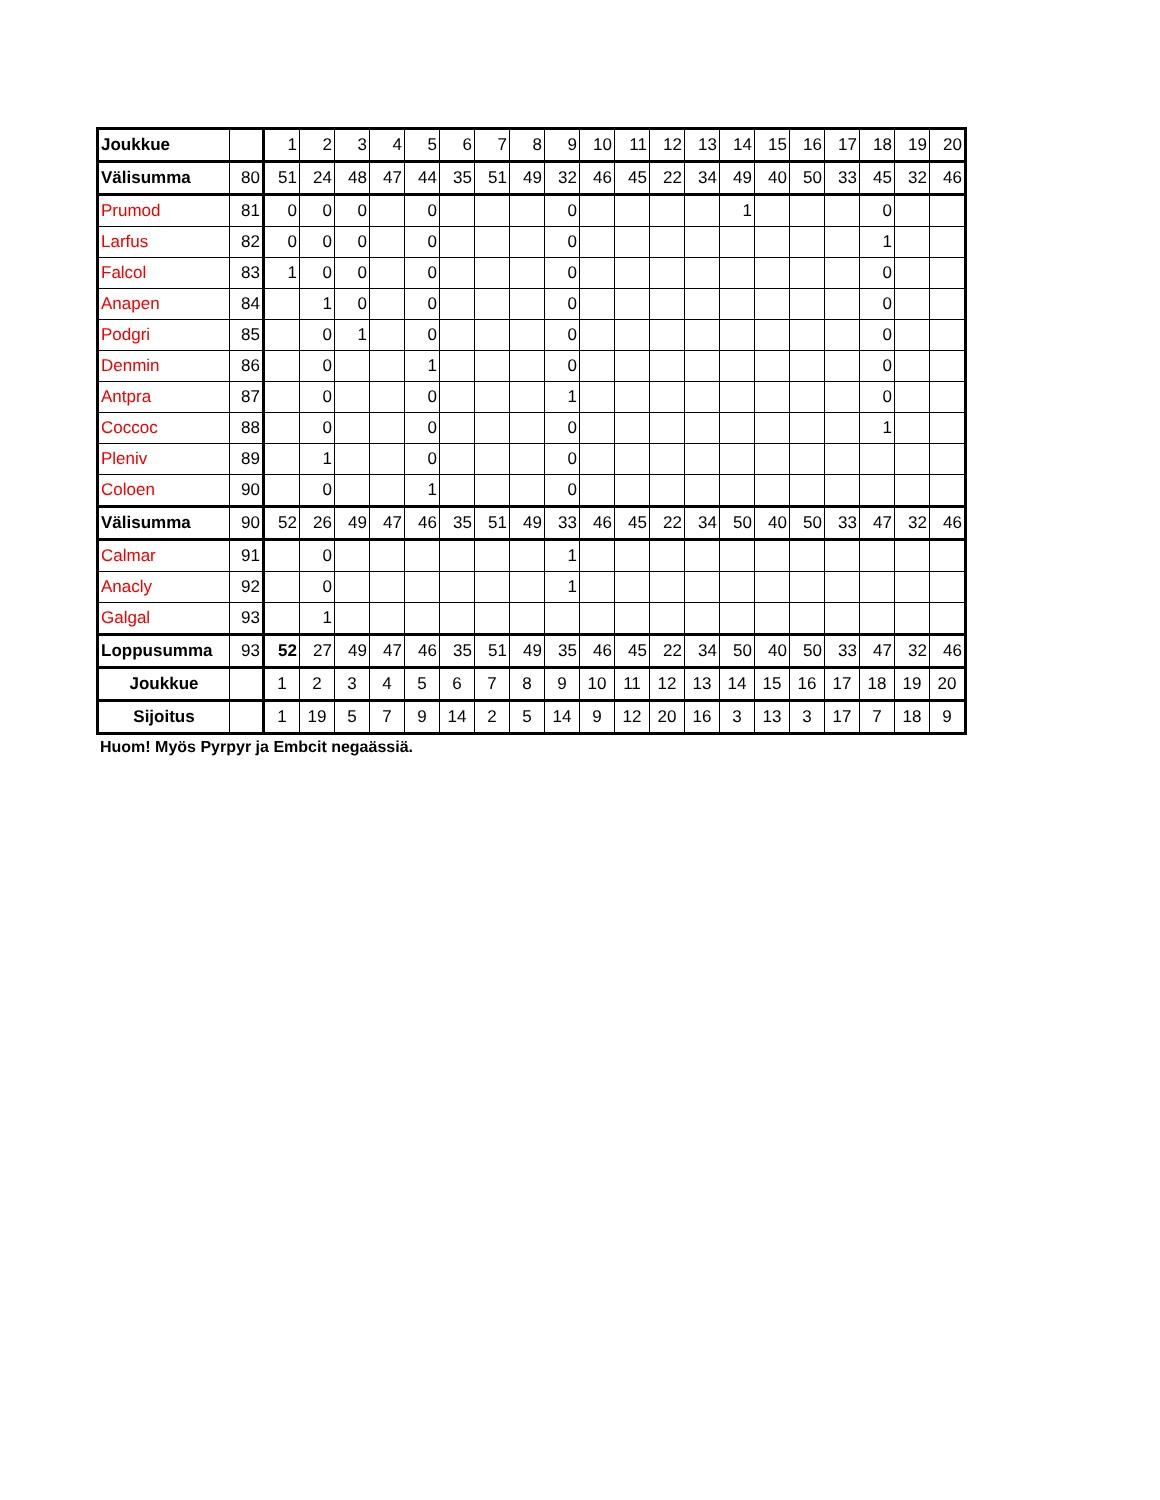| Joukkue | | 1 | 2 | 3 | 4 | 5 | 6 | 7 | 8 | 9 | 10 | 11 | 12 | 13 | 14 | 15 | 16 | 17 | 18 | 19 | 20 |
| Välisumma | 80 | 51 | 24 | 48 | 47 | 44 | 35 | 51 | 49 | 32 | 46 | 45 | 22 | 34 | 49 | 40 | 50 | 33 | 45 | 32 | 46 |
| Prumod | 81 | 0 | 0 | 0 | | 0 | | | | 0 | | | | | 1 | | | | 0 | | |
| Larfus | 82 | 0 | 0 | 0 | | 0 | | | | 0 | | | | | | | | | 1 | | |
| Falcol | 83 | 1 | 0 | 0 | | 0 | | | | 0 | | | | | | | | | 0 | | |
| Anapen | 84 | | 1 | 0 | | 0 | | | | 0 | | | | | | | | | 0 | | |
| Podgri | 85 | | 0 | 1 | | 0 | | | | 0 | | | | | | | | | 0 | | |
| Denmin | 86 | | 0 | | | 1 | | | | 0 | | | | | | | | | 0 | | |
| Antpra | 87 | | 0 | | | 0 | | | | 1 | | | | | | | | | 0 | | |
| Coccoc | 88 | | 0 | | | 0 | | | | 0 | | | | | | | | | 1 | | |
| Pleniv | 89 | | 1 | | | 0 | | | | 0 | | | | | | | | | | | |
| Coloen | 90 | | 0 | | | 1 | | | | 0 | | | | | | | | | | | |
| Välisumma | 90 | 52 | 26 | 49 | 47 | 46 | 35 | 51 | 49 | 33 | 46 | 45 | 22 | 34 | 50 | 40 | 50 | 33 | 47 | 32 | 46 |
| Calmar | 91 | | 0 | | | | | | | 1 | | | | | | | | | | | |
| Anacly | 92 | | 0 | | | | | | | 1 | | | | | | | | | | | |
| Galgal | 93 | | 1 | | | | | | | | | | | | | | | | | | |
| Loppusumma | 93 | 52 | 27 | 49 | 47 | 46 | 35 | 51 | 49 | 35 | 46 | 45 | 22 | 34 | 50 | 40 | 50 | 33 | 47 | 32 | 46 |
| Joukkue | | 1 | 2 | 3 | 4 | 5 | 6 | 7 | 8 | 9 | 10 | 11 | 12 | 13 | 14 | 15 | 16 | 17 | 18 | 19 | 20 |
| Sijoitus | | 1 | 19 | 5 | 7 | 9 | 14 | 2 | 5 | 14 | 9 | 12 | 20 | 16 | 3 | 13 | 3 | 17 | 7 | 18 | 9 |
Huom! Myös Pyrpyr ja Embcit negaässiä.